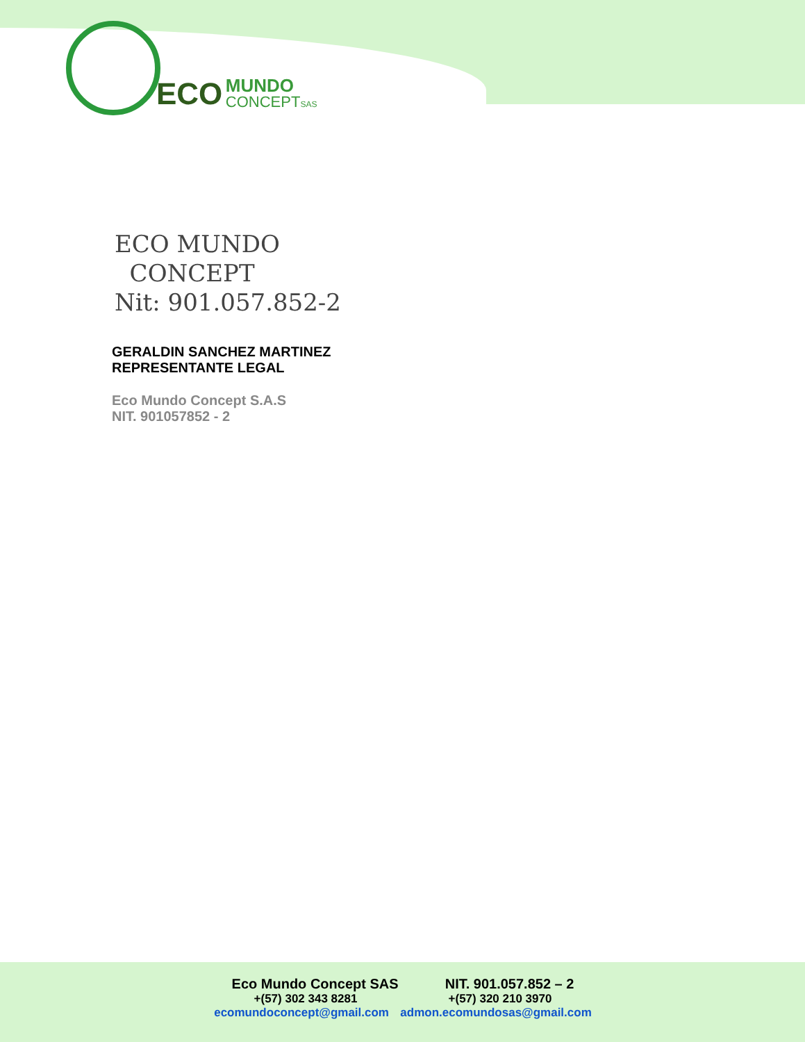ECO MUNDO
CONCEPT SAS
ECO MUNDO
CONCEPT
Nit: 901.057.852-2
GERALDIN SANCHEZ MARTINEZ
REPRESENTANTE LEGAL
Eco Mundo Concept S.A.S
NIT. 901057852 - 2
Eco Mundo Concept SAS NIT. 901.057.852 – 2
+(57) 302 343 8281 +(57) 320 210 3970
ecomundoconcept@gmail.com admon.ecomundosas@gmail.com